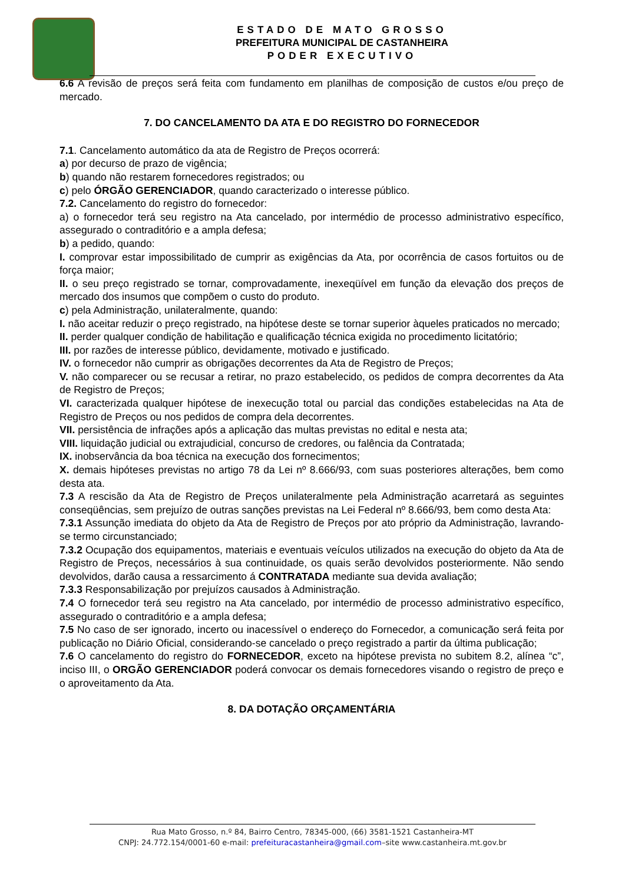ESTADO DE MATO GROSSO
PREFEITURA MUNICIPAL DE CASTANHEIRA
PODER EXECUTIVO
6.6 A revisão de preços será feita com fundamento em planilhas de composição de custos e/ou preço de mercado.
7. DO CANCELAMENTO DA ATA E DO REGISTRO DO FORNECEDOR
7.1. Cancelamento automático da ata de Registro de Preços ocorrerá:
a) por decurso de prazo de vigência;
b) quando não restarem fornecedores registrados; ou
c) pelo ÓRGÃO GERENCIADOR, quando caracterizado o interesse público.
7.2. Cancelamento do registro do fornecedor:
a) o fornecedor terá seu registro na Ata cancelado, por intermédio de processo administrativo específico, assegurado o contraditório e a ampla defesa;
b) a pedido, quando:
I. comprovar estar impossibilitado de cumprir as exigências da Ata, por ocorrência de casos fortuitos ou de força maior;
II. o seu preço registrado se tornar, comprovadamente, inexeqüível em função da elevação dos preços de mercado dos insumos que compõem o custo do produto.
c) pela Administração, unilateralmente, quando:
I. não aceitar reduzir o preço registrado, na hipótese deste se tornar superior àqueles praticados no mercado;
II. perder qualquer condição de habilitação e qualificação técnica exigida no procedimento licitatório;
III. por razões de interesse público, devidamente, motivado e justificado.
IV. o fornecedor não cumprir as obrigações decorrentes da Ata de Registro de Preços;
V. não comparecer ou se recusar a retirar, no prazo estabelecido, os pedidos de compra decorrentes da Ata de Registro de Preços;
VI. caracterizada qualquer hipótese de inexecução total ou parcial das condições estabelecidas na Ata de Registro de Preços ou nos pedidos de compra dela decorrentes.
VII. persistência de infrações após a aplicação das multas previstas no edital e nesta ata;
VIII. liquidação judicial ou extrajudicial, concurso de credores, ou falência da Contratada;
IX. inobservância da boa técnica na execução dos fornecimentos;
X. demais hipóteses previstas no artigo 78 da Lei nº 8.666/93, com suas posteriores alterações, bem como desta ata.
7.3 A rescisão da Ata de Registro de Preços unilateralmente pela Administração acarretará as seguintes conseqüências, sem prejuízo de outras sanções previstas na Lei Federal nº 8.666/93, bem como desta Ata:
7.3.1 Assunção imediata do objeto da Ata de Registro de Preços por ato próprio da Administração, lavrando-se termo circunstanciado;
7.3.2 Ocupação dos equipamentos, materiais e eventuais veículos utilizados na execução do objeto da Ata de Registro de Preços, necessários à sua continuidade, os quais serão devolvidos posteriormente. Não sendo devolvidos, darão causa a ressarcimento á CONTRATADA mediante sua devida avaliação;
7.3.3 Responsabilização por prejuízos causados à Administração.
7.4 O fornecedor terá seu registro na Ata cancelado, por intermédio de processo administrativo específico, assegurado o contraditório e a ampla defesa;
7.5 No caso de ser ignorado, incerto ou inacessível o endereço do Fornecedor, a comunicação será feita por publicação no Diário Oficial, considerando-se cancelado o preço registrado a partir da última publicação;
7.6 O cancelamento do registro do FORNECEDOR, exceto na hipótese prevista no subitem 8.2, alínea “c”, inciso III, o ORGÃO GERENCIADOR poderá convocar os demais fornecedores visando o registro de preço e o aproveitamento da Ata.
8. DA DOTAÇÃO ORÇAMENTÁRIA
Rua Mato Grosso, n.º 84, Bairro Centro, 78345-000, (66) 3581-1521 Castanheira-MT
CNPJ: 24.772.154/0001-60 e-mail: prefeituracastanheira@gmail.com–site www.castanheira.mt.gov.br